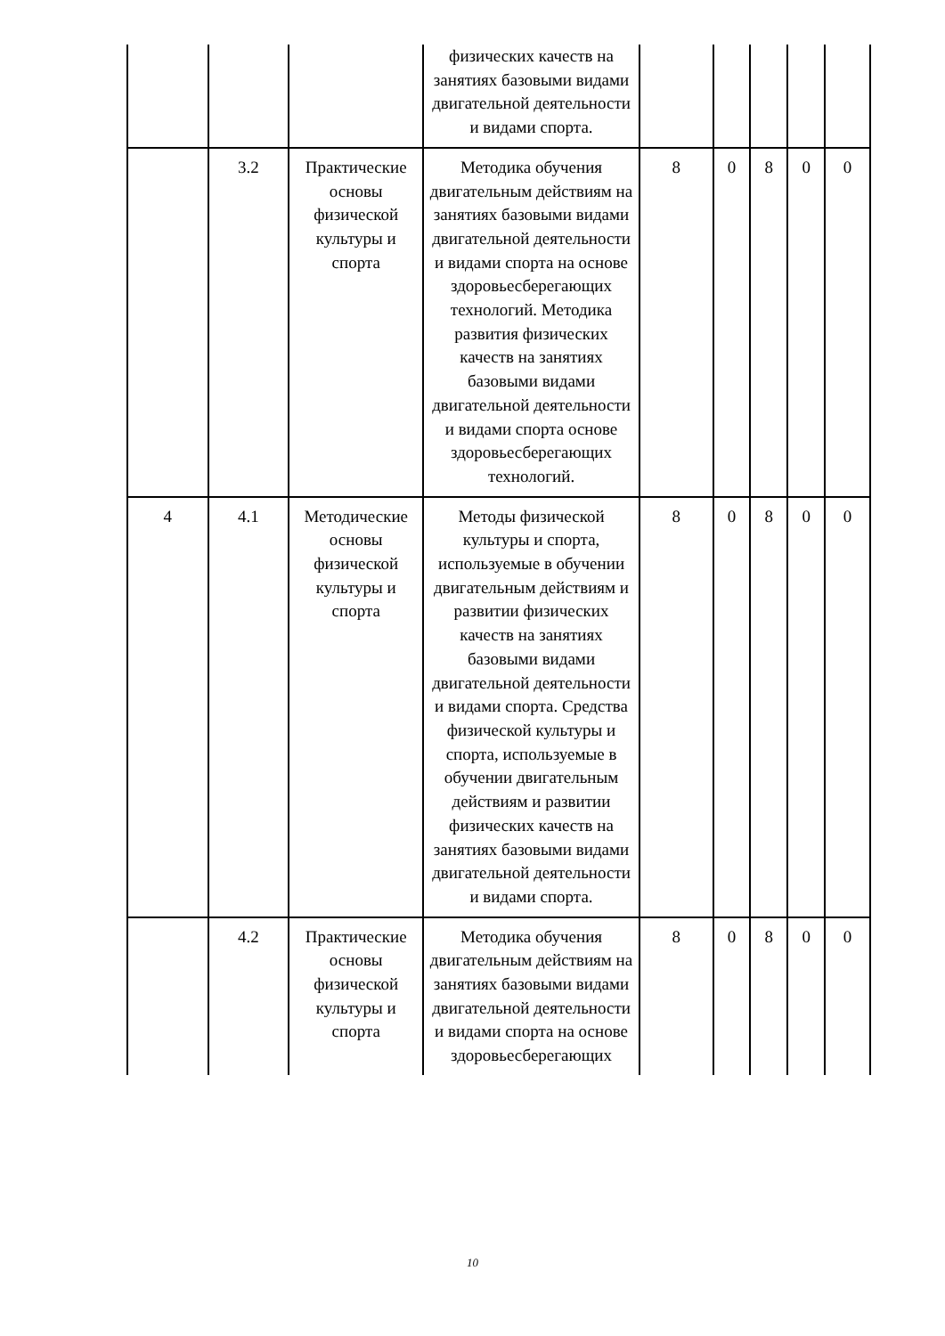| | | | физических качеств на занятиях базовыми видами двигательной деятельности и видами спорта. | | | | | |
| | 3.2 | Практические основы физической культуры и спорта | Методика обучения двигательным действиям на занятиях базовыми видами двигательной деятельности и видами спорта на основе здоровьесберегающих технологий. Методика развития физических качеств на занятиях базовыми видами двигательной деятельности и видами спорта основе здоровьесберегающих технологий. | 8 | 0 | 8 | 0 | 0 |
| 4 | 4.1 | Методические основы физической культуры и спорта | Методы физической культуры и спорта, используемые в обучении двигательным действиям и развитии физических качеств на занятиях базовыми видами двигательной деятельности и видами спорта. Средства физической культуры и спорта, используемые в обучении двигательным действиям и развитии физических качеств на занятиях базовыми видами двигательной деятельности и видами спорта. | 8 | 0 | 8 | 0 | 0 |
| | 4.2 | Практические основы физической культуры и спорта | Методика обучения двигательным действиям на занятиях базовыми видами двигательной деятельности и видами спорта на основе здоровьесберегающих | 8 | 0 | 8 | 0 | 0 |
10